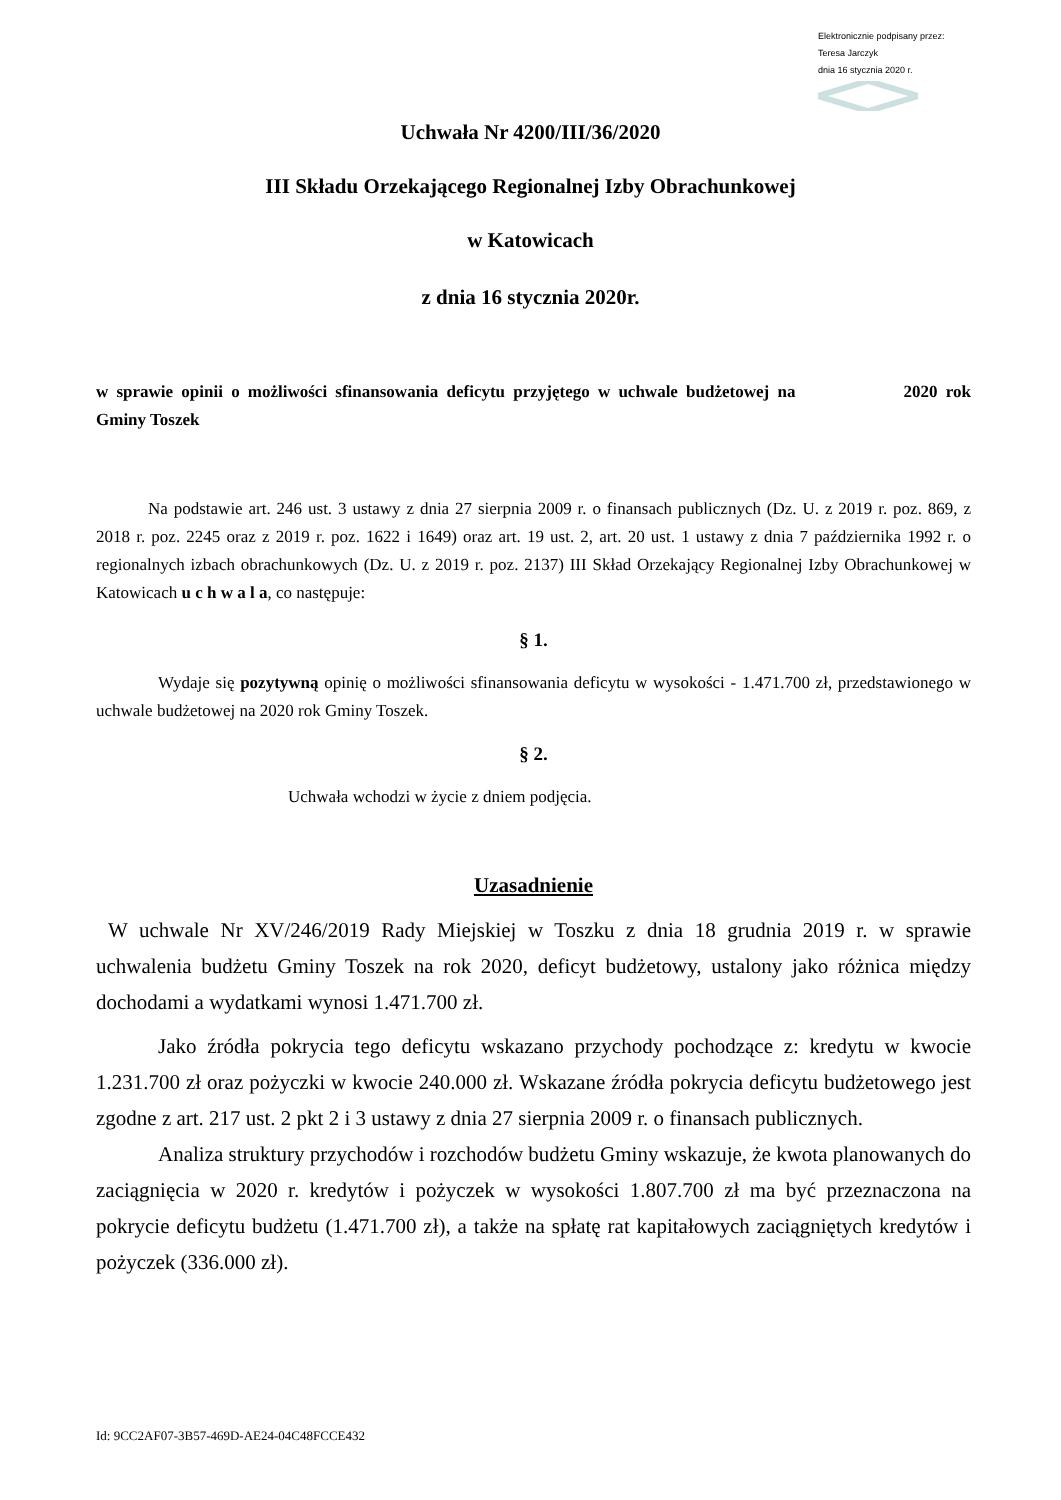Elektronicznie podpisany przez:
Teresa Jarczyk
dnia 16 stycznia 2020 r.
Uchwała Nr 4200/III/36/2020
III Składu Orzekającego Regionalnej Izby Obrachunkowej
w Katowicach
z dnia 16 stycznia 2020r.
w sprawie opinii o możliwości sfinansowania deficytu przyjętego w uchwale budżetowej na 2020 rok Gminy Toszek
Na podstawie art. 246 ust. 3 ustawy z dnia 27 sierpnia 2009 r. o finansach publicznych (Dz. U. z 2019 r. poz. 869, z 2018 r. poz. 2245 oraz z 2019 r. poz. 1622 i 1649) oraz art. 19 ust. 2, art. 20 ust. 1 ustawy z dnia 7 października 1992 r. o regionalnych izbach obrachunkowych (Dz. U. z 2019 r. poz. 2137) III Skład Orzekający Regionalnej Izby Obrachunkowej w Katowicach u c h w a l a, co następuje:
§ 1.
Wydaje się pozytywną opinię o możliwości sfinansowania deficytu w wysokości - 1.471.700 zł, przedstawionego w uchwale budżetowej na 2020 rok Gminy Toszek.
§ 2.
Uchwała wchodzi w życie z dniem podjęcia.
Uzasadnienie
W uchwale Nr XV/246/2019 Rady Miejskiej w Toszku z dnia 18 grudnia 2019 r. w sprawie uchwalenia budżetu Gminy Toszek na rok 2020, deficyt budżetowy, ustalony jako różnica między dochodami a wydatkami wynosi 1.471.700 zł.
Jako źródła pokrycia tego deficytu wskazano przychody pochodzące z: kredytu w kwocie 1.231.700 zł oraz pożyczki w kwocie 240.000 zł. Wskazane źródła pokrycia deficytu budżetowego jest zgodne z art. 217 ust. 2 pkt 2 i 3 ustawy z dnia 27 sierpnia 2009 r. o finansach publicznych.
Analiza struktury przychodów i rozchodów budżetu Gminy wskazuje, że kwota planowanych do zaciągnięcia w 2020 r. kredytów i pożyczek w wysokości 1.807.700 zł ma być przeznaczona na pokrycie deficytu budżetu (1.471.700 zł), a także na spłatę rat kapitałowych zaciągniętych kredytów i pożyczek (336.000 zł).
Id: 9CC2AF07-3B57-469D-AE24-04C48FCCE432